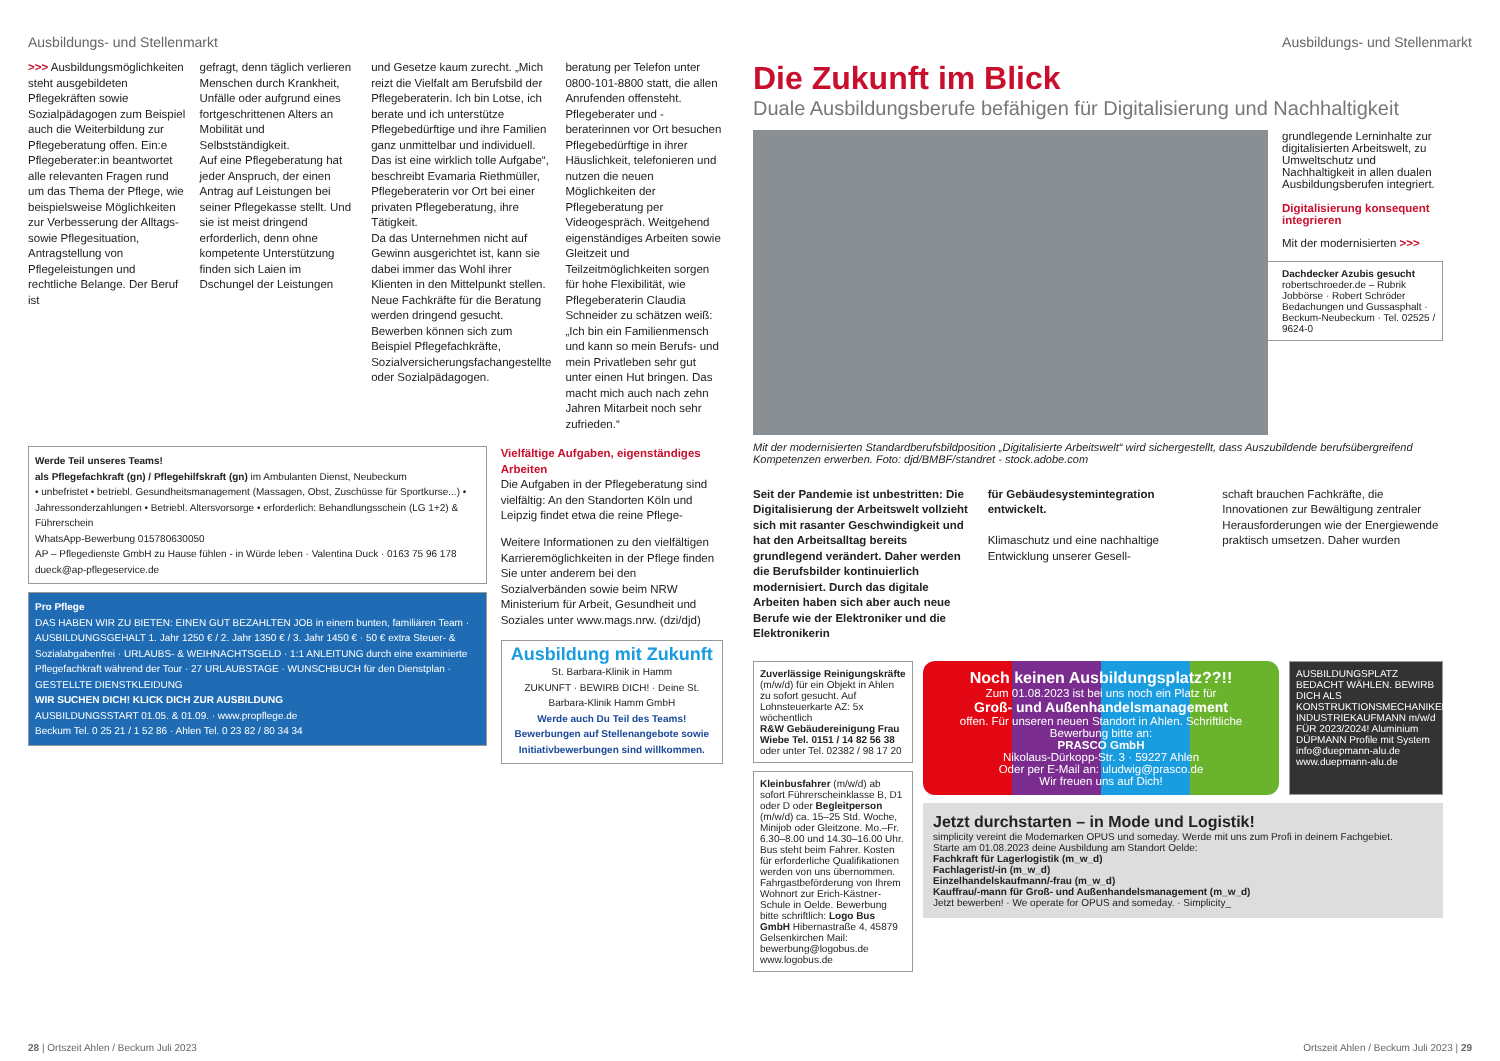Ausbildungs- und Stellenmarkt Ausbildungs- und Stellenmarkt
>>> Ausbildungsmöglichkeiten steht ausgebildeten Pflegekräften sowie Sozialpädagogen zum Beispiel auch die Weiterbildung zur Pflegeberatung offen. Ein:e Pflegeberater:in beantwortet alle relevanten Fragen rund um das Thema der Pflege, wie beispielsweise Möglichkeiten zur Verbesserung der Alltags- sowie Pflegesituation, Antragstellung von Pflegeleistungen und rechtliche Belange. Der Beruf ist
gefragt, denn täglich verlieren Menschen durch Krankheit, Unfälle oder aufgrund eines fortgeschrittenen Alters an Mobilität und Selbstständigkeit.
Auf eine Pflegeberatung hat jeder Anspruch, der einen Antrag auf Leistungen bei seiner Pflegekasse stellt. Und sie ist meist dringend erforderlich, denn ohne kompetente Unterstützung finden sich Laien im Dschungel der Leistungen
und Gesetze kaum zurecht. „Mich reizt die Vielfalt am Berufsbild der Pflegeberaterin. Ich bin Lotse, ich berate und ich unterstütze Pflegebedürftige und ihre Familien ganz unmittelbar und individuell. Das ist eine wirklich tolle Aufgabe“, beschreibt Evamaria Riethmüller, Pflegeberaterin vor Ort bei einer privaten Pflegeberatung, ihre Tätigkeit.
Da das Unternehmen nicht auf Gewinn ausgerichtet ist, kann sie dabei immer das Wohl ihrer Klienten in den Mittelpunkt stellen. Neue Fachkräfte für die Beratung werden dringend gesucht. Bewerben können sich zum Beispiel Pflegefachkräfte, Sozialversicherungsfachangestellte oder Sozialpädagogen.
beratung per Telefon unter 0800-101-8800 statt, die allen Anrufenden offensteht. Pflegeberater und -beraterinnen vor Ort besuchen Pflegebedürftige in ihrer Häuslichkeit, telefonieren und nutzen die neuen Möglichkeiten der Pflegeberatung per Videogespräch. Weitgehend eigenständiges Arbeiten sowie Gleitzeit und Teilzeitmöglichkeiten sorgen für hohe Flexibilität, wie Pflegeberaterin Claudia Schneider zu schätzen weiß: „Ich bin ein Familienmensch und kann so mein Berufs- und mein Privatleben sehr gut unter einen Hut bringen. Das macht mich auch nach zehn Jahren Mitarbeit noch sehr zufrieden.“
Werde Teil unseres Teams!
als Pflegefachkraft (gn) / Pflegehilfskraft (gn) im Ambulanten Dienst, Neubeckum
• unbefristet • betriebl. Gesundheitsmanagement (Massagen, Obst, Zuschüsse für Sportkurse...) • Jahressonderzahlungen • Betriebl. Altersvorsorge • erforderlich: Behandlungsschein (LG 1+2) & Führerschein
WhatsApp-Bewerbung 015780630050
AP – Pflegedienste GmbH zu Hause fühlen - in Würde leben · Valentina Duck · 0163 75 96 178 dueck@ap-pflegeservice.de
Pro Pflege
DAS HABEN WIR ZU BIETEN: EINEN GUT BEZAHLTEN JOB in einem bunten, familiären Team · AUSBILDUNGSGEHALT 1. Jahr 1250 € / 2. Jahr 1350 € / 3. Jahr 1450 € · 50 € extra Steuer- & Sozialabgabenfrei · URLAUBS- & WEIHNACHTSGELD · 1:1 ANLEITUNG durch eine examinierte Pflegefachkraft während der Tour · 27 URLAUBSTAGE · WUNSCHBUCH für den Dienstplan · GESTELLTE DIENSTKLEIDUNG
WIR SUCHEN DICH! KLICK DICH ZUR AUSBILDUNG
AUSBILDUNGSSTART 01.05. & 01.09. · www.propflege.de
Beckum Tel. 0 25 21 / 1 52 86 · Ahlen Tel. 0 23 82 / 80 34 34
Vielfältige Aufgaben, eigenständiges Arbeiten
Die Aufgaben in der Pflegeberatung sind vielfältig: An den Standorten Köln und Leipzig findet etwa die reine Pflege-
Weitere Informationen zu den vielfältigen Karrieremöglichkeiten in der Pflege finden Sie unter anderem bei den Sozialverbänden sowie beim NRW Ministerium für Arbeit, Gesundheit und Soziales unter www.mags.nrw. (dzi/djd)
Ausbildung mit Zukunft
St. Barbara-Klinik in Hamm
ZUKUNFT · BEWIRB DICH! · Deine St. Barbara-Klinik Hamm GmbH
Werde auch Du Teil des Teams! Bewerbungen auf Stellenangebote sowie Initiativbewerbungen sind willkommen.
Die Zukunft im Blick
Duale Ausbildungsberufe befähigen für Digitalisierung und Nachhaltigkeit
grundlegende Lerninhalte zur digitalisierten Arbeitswelt, zu Umweltschutz und Nachhaltigkeit in allen dualen Ausbildungsberufen integriert.
Digitalisierung konsequent integrieren
Mit der modernisierten >>>
Dachdecker Azubis gesucht robertschroeder.de – Rubrik Jobbörse · Robert Schröder Bedachungen und Gussasphalt · Beckum-Neubeckum · Tel. 02525 / 9624-0
Mit der modernisierten Standardberufsbildposition „Digitalisierte Arbeitswelt“ wird sichergestellt, dass Auszubildende berufsübergreifend Kompetenzen erwerben. Foto: djd/BMBF/standret - stock.adobe.com
Seit der Pandemie ist unbestritten: Die Digitalisierung der Arbeitswelt vollzieht sich mit rasanter Geschwindigkeit und hat den Arbeitsalltag bereits grundlegend verändert. Daher werden die Berufsbilder kontinuierlich modernisiert. Durch das digitale Arbeiten haben sich aber auch neue Berufe wie der Elektroniker und die Elektronikerin
für Gebäudesystemintegration entwickelt.
Klimaschutz und eine nachhaltige Entwicklung unserer Gesell-
schaft brauchen Fachkräfte, die Innovationen zur Bewältigung zentraler Herausforderungen wie der Energiewende praktisch umsetzen. Daher wurden
Zuverlässige Reinigungskräfte (m/w/d) für ein Objekt in Ahlen zu sofort gesucht. Auf Lohnsteuerkarte AZ: 5x wöchentlich
R&W Gebäudereinigung Frau Wiebe Tel. 0151 / 14 82 56 38 oder unter Tel. 02382 / 98 17 20
Kleinbusfahrer (m/w/d) ab sofort Führerscheinklasse B, D1 oder D oder Begleitperson (m/w/d) ca. 15–25 Std. Woche, Minijob oder Gleitzone. Mo.–Fr. 6.30–8.00 und 14.30–16.00 Uhr. Bus steht beim Fahrer. Kosten für erforderliche Qualifikationen werden von uns übernommen. Fahrgastbeförderung von Ihrem Wohnort zur Erich-Kästner-Schule in Oelde. Bewerbung bitte schriftlich: Logo Bus GmbH Hibernastraße 4, 45879 Gelsenkirchen Mail: bewerbung@logobus.de www.logobus.de
Noch keinen Ausbildungsplatz??!!
Zum 01.08.2023 ist bei uns noch ein Platz für
Groß- und Außenhandelsmanagement
offen. Für unseren neuen Standort in Ahlen. Schriftliche Bewerbung bitte an:
PRASCO GmbH
Nikolaus-Dürkopp-Str. 3 · 59227 Ahlen
Oder per E-Mail an: uludwig@prasco.de
Wir freuen uns auf Dich!
AUSBILDUNGSPLATZ BEDACHT WÄHLEN. BEWIRB DICH ALS KONSTRUKTIONSMECHANIKER INDUSTRIEKAUFMANN m/w/d FÜR 2023/2024! Aluminium DÜPMANN Profile mit System info@duepmann-alu.de www.duepmann-alu.de
Jetzt durchstarten – in Mode und Logistik!
simplicity vereint die Modemarken OPUS und someday. Werde mit uns zum Profi in deinem Fachgebiet.
Starte am 01.08.2023 deine Ausbildung am Standort Oelde:
Fachkraft für Lagerlogistik (m_w_d)
Fachlagerist/-in (m_w_d)
Einzelhandelskaufmann/-frau (m_w_d)
Kauffrau/-mann für Groß- und Außenhandelsmanagement (m_w_d)
Jetzt bewerben! · We operate for OPUS and someday. · Simplicity_
28 | Ortszeit Ahlen / Beckum Juli 2023 Ortszeit Ahlen / Beckum Juli 2023 | 29